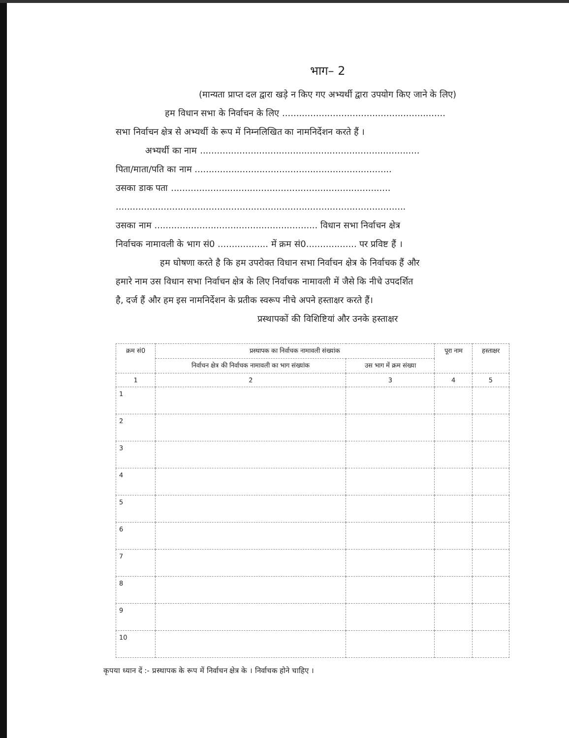भाग– 2
(मान्यता प्राप्त दल द्वारा खड़े न किए गए अभ्यर्थी द्वारा उपयोग किए जाने के लिए)
हम विधान सभा के निर्वाचन के लिए ..........................................................
सभा निर्वाचन क्षेत्र से अभ्यर्थी के रूप में निम्नलिखित का नामनिर्देशन करते हैं ।
अभ्यर्थी का नाम ..............................................................................
पिता/माता/पति का नाम ......................................................................
उसका डाक पता ..............................................................................
.......................................................................................................
उसका नाम .......................................................... विधान सभा निर्वाचन क्षेत्र
निर्वाचक नामावली के भाग सं0 .................. में क्रम सं0.................. पर प्रविष्ट हैं ।
हम घोषणा करते है कि हम उपरोक्त विधान सभा निर्वाचन क्षेत्र के निर्वाचक हैं और
हमारे नाम उस विधान सभा निर्वाचन क्षेत्र के लिए निर्वाचक नामावली में जैसे कि नीचे उपदर्शित
है, दर्ज हैं और हम इस नामनिर्देशन के प्रतीक स्वरूप नीचे अपने हस्ताक्षर करते हैं।
प्रस्थापकों की विशिष्टियां और उनके हस्ताक्षर
| क्रम सं0 | प्रस्थापक का निर्वाचक नामावली संख्यांक | | पूरा नाम | हस्ताक्षर |
| --- | --- | --- | --- | --- |
| | निर्वाचन क्षेत्र की निर्वाचक नामावली का भाग संख्यांक | उस भाग में क्रम संख्या | | |
| 1 | 2 | 3 | 4 | 5 |
| 1 | | | | |
| 2 | | | | |
| 3 | | | | |
| 4 | | | | |
| 5 | | | | |
| 6 | | | | |
| 7 | | | | |
| 8 | | | | |
| 9 | | | | |
| 10 | | | | |
कृपया ध्यान दें :- प्रस्थापक के रूप में निर्वाचन क्षेत्र के । निर्वाचक होने चाहिए ।